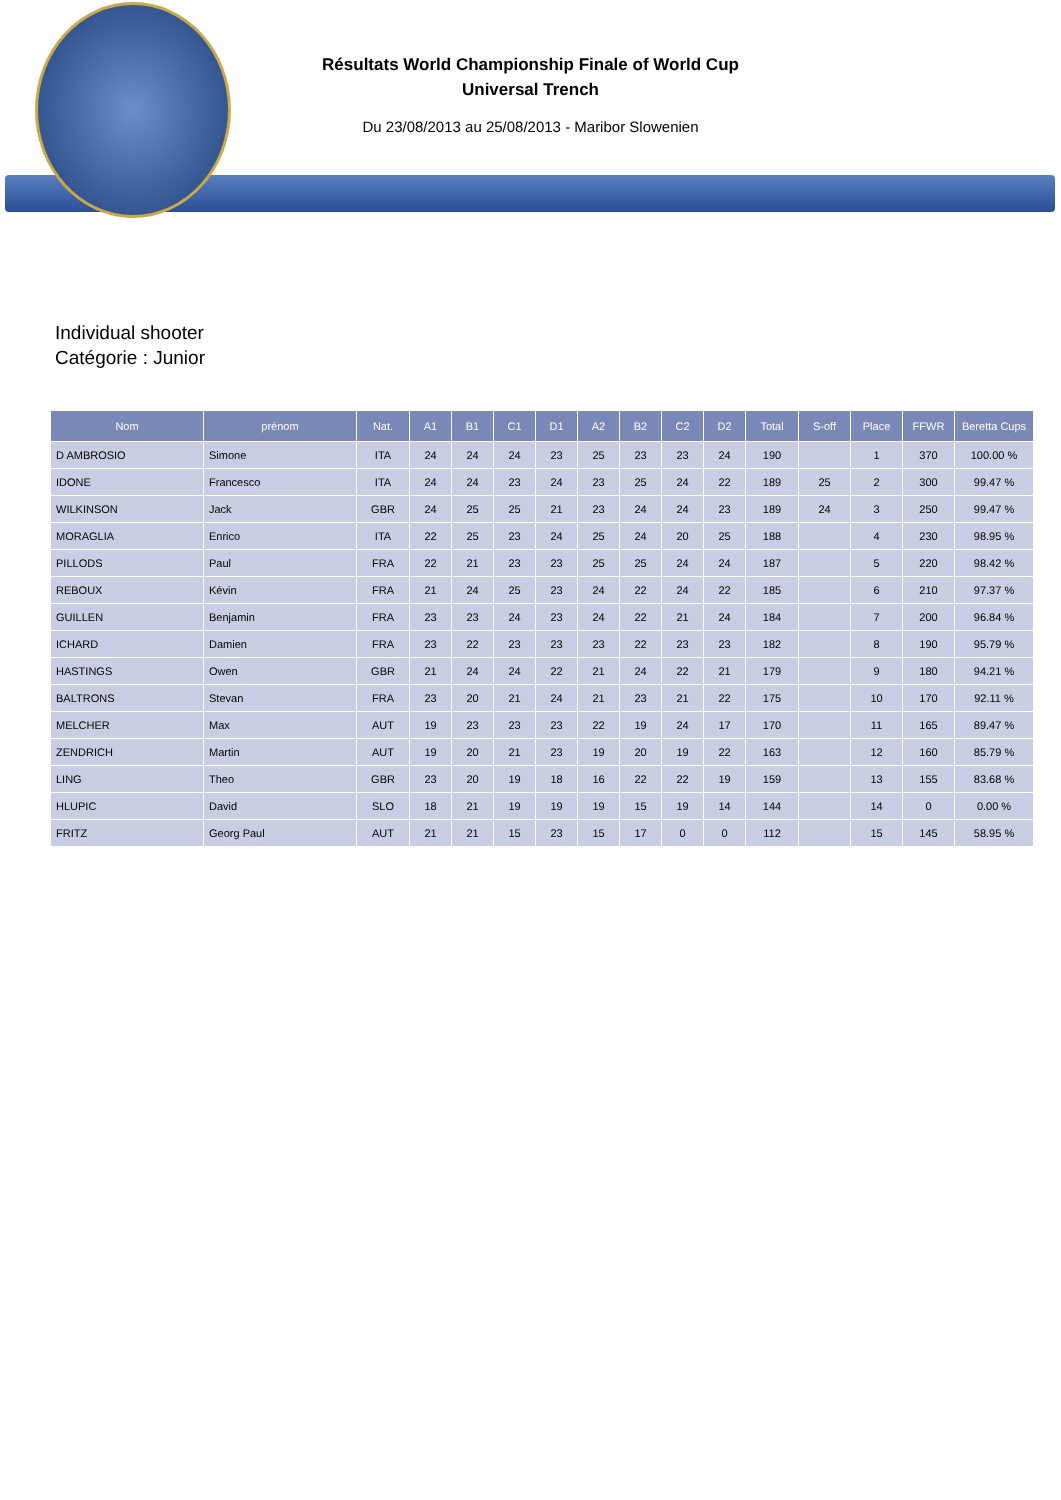Résultats World Championship Finale of World Cup
Universal Trench
Du 23/08/2013 au 25/08/2013 - Maribor Slowenien
Individual shooter
Catégorie : Junior
| Nom | prénom | Nat. | A1 | B1 | C1 | D1 | A2 | B2 | C2 | D2 | Total | S-off | Place | FFWR | Beretta Cups |
| --- | --- | --- | --- | --- | --- | --- | --- | --- | --- | --- | --- | --- | --- | --- | --- |
| D AMBROSIO | Simone | ITA | 24 | 24 | 24 | 23 | 25 | 23 | 23 | 24 | 190 | | 1 | 370 | 100.00 % |
| IDONE | Francesco | ITA | 24 | 24 | 23 | 24 | 23 | 25 | 24 | 22 | 189 | 25 | 2 | 300 | 99.47 % |
| WILKINSON | Jack | GBR | 24 | 25 | 25 | 21 | 23 | 24 | 24 | 23 | 189 | 24 | 3 | 250 | 99.47 % |
| MORAGLIA | Enrico | ITA | 22 | 25 | 23 | 24 | 25 | 24 | 20 | 25 | 188 | | 4 | 230 | 98.95 % |
| PILLODS | Paul | FRA | 22 | 21 | 23 | 23 | 25 | 25 | 24 | 24 | 187 | | 5 | 220 | 98.42 % |
| REBOUX | Kévin | FRA | 21 | 24 | 25 | 23 | 24 | 22 | 24 | 22 | 185 | | 6 | 210 | 97.37 % |
| GUILLEN | Benjamin | FRA | 23 | 23 | 24 | 23 | 24 | 22 | 21 | 24 | 184 | | 7 | 200 | 96.84 % |
| ICHARD | Damien | FRA | 23 | 22 | 23 | 23 | 23 | 22 | 23 | 23 | 182 | | 8 | 190 | 95.79 % |
| HASTINGS | Owen | GBR | 21 | 24 | 24 | 22 | 21 | 24 | 22 | 21 | 179 | | 9 | 180 | 94.21 % |
| BALTRONS | Stevan | FRA | 23 | 20 | 21 | 24 | 21 | 23 | 21 | 22 | 175 | | 10 | 170 | 92.11 % |
| MELCHER | Max | AUT | 19 | 23 | 23 | 23 | 22 | 19 | 24 | 17 | 170 | | 11 | 165 | 89.47 % |
| ZENDRICH | Martin | AUT | 19 | 20 | 21 | 23 | 19 | 20 | 19 | 22 | 163 | | 12 | 160 | 85.79 % |
| LING | Theo | GBR | 23 | 20 | 19 | 18 | 16 | 22 | 22 | 19 | 159 | | 13 | 155 | 83.68 % |
| HLUPIC | David | SLO | 18 | 21 | 19 | 19 | 19 | 15 | 19 | 14 | 144 | | 14 | 0 | 0.00 % |
| FRITZ | Georg Paul | AUT | 21 | 21 | 15 | 23 | 15 | 17 | 0 | 0 | 112 | | 15 | 145 | 58.95 % |